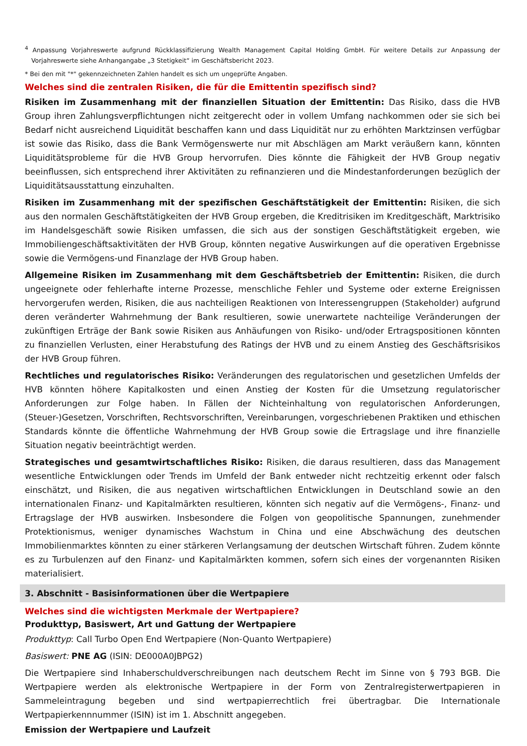<sup>4</sup> Anpassung Vorjahreswerte aufgrund Rückklassifizierung Wealth Management Capital Holding GmbH. Für weitere Details zur Anpassung der Vorjahreswerte siehe Anhangangabe „3 Stetigkeit“ im Geschäftsbericht 2023.
* Bei den mit "*" gekennzeichneten Zahlen handelt es sich um ungeprüfte Angaben.
Welches sind die zentralen Risiken, die für die Emittentin spezifisch sind?
Risiken im Zusammenhang mit der finanziellen Situation der Emittentin: Das Risiko, dass die HVB Group ihren Zahlungsverpflichtungen nicht zeitgerecht oder in vollem Umfang nachkommen oder sie sich bei Bedarf nicht ausreichend Liquidität beschaffen kann und dass Liquidität nur zu erhöhten Marktzinsen verfügbar ist sowie das Risiko, dass die Bank Vermögenswerte nur mit Abschlägen am Markt veräußern kann, könnten Liquiditätsprobleme für die HVB Group hervorrufen. Dies könnte die Fähigkeit der HVB Group negativ beeinflussen, sich entsprechend ihrer Aktivitäten zu refinanzieren und die Mindestanforderungen bezüglich der Liquiditätsausstattung einzuhalten.
Risiken im Zusammenhang mit der spezifischen Geschäftstätigkeit der Emittentin: Risiken, die sich aus den normalen Geschäftstätigkeiten der HVB Group ergeben, die Kreditrisiken im Kreditgeschäft, Marktrisiko im Handelsgeschäft sowie Risiken umfassen, die sich aus der sonstigen Geschäftstätigkeit ergeben, wie Immobiliengeschäftsaktivitäten der HVB Group, könnten negative Auswirkungen auf die operativen Ergebnisse sowie die Vermögens-und Finanzlage der HVB Group haben.
Allgemeine Risiken im Zusammenhang mit dem Geschäftsbetrieb der Emittentin: Risiken, die durch ungeeignete oder fehlerhafte interne Prozesse, menschliche Fehler und Systeme oder externe Ereignissen hervorgerufen werden, Risiken, die aus nachteiligen Reaktionen von Interessengruppen (Stakeholder) aufgrund deren veränderter Wahrnehmung der Bank resultieren, sowie unerwartete nachteilige Veränderungen der zukünftigen Erträge der Bank sowie Risiken aus Anhäufungen von Risiko- und/oder Ertragspositionen könnten zu finanziellen Verlusten, einer Herabstufung des Ratings der HVB und zu einem Anstieg des Geschäftsrisikos der HVB Group führen.
Rechtliches und regulatorisches Risiko: Veränderungen des regulatorischen und gesetzlichen Umfelds der HVB könnten höhere Kapitalkosten und einen Anstieg der Kosten für die Umsetzung regulatorischer Anforderungen zur Folge haben. In Fällen der Nichteinhaltung von regulatorischen Anforderungen, (Steuer-)Gesetzen, Vorschriften, Rechtsvorschriften, Vereinbarungen, vorgeschriebenen Praktiken und ethischen Standards könnte die öffentliche Wahrnehmung der HVB Group sowie die Ertragslage und ihre finanzielle Situation negativ beeinträchtigt werden.
Strategisches und gesamtwirtschaftliches Risiko: Risiken, die daraus resultieren, dass das Management wesentliche Entwicklungen oder Trends im Umfeld der Bank entweder nicht rechtzeitig erkennt oder falsch einschätzt, und Risiken, die aus negativen wirtschaftlichen Entwicklungen in Deutschland sowie an den internationalen Finanz- und Kapitalmärkten resultieren, könnten sich negativ auf die Vermögens-, Finanz- und Ertragslage der HVB auswirken. Insbesondere die Folgen von geopolitische Spannungen, zunehmender Protektionismus, weniger dynamisches Wachstum in China und eine Abschwächung des deutschen Immobilienmarktes könnten zu einer stärkeren Verlangsamung der deutschen Wirtschaft führen. Zudem könnte es zu Turbulenzen auf den Finanz- und Kapitalmärkten kommen, sofern sich eines der vorgenannten Risiken materialisiert.
3. Abschnitt - Basisinformationen über die Wertpapiere
Welches sind die wichtigsten Merkmale der Wertpapiere?
Produkttyp, Basiswert, Art und Gattung der Wertpapiere
Produkttyp: Call Turbo Open End Wertpapiere (Non-Quanto Wertpapiere)
Basiswert: PNE AG (ISIN: DE000A0JBPG2)
Die Wertpapiere sind Inhaberschuldverschreibungen nach deutschem Recht im Sinne von § 793 BGB. Die Wertpapiere werden als elektronische Wertpapiere in der Form von Zentralregisterwertpapieren in Sammeleintragung begeben und sind wertpapierrechtlich frei übertragbar. Die Internationale Wertpapierkennnummer (ISIN) ist im 1. Abschnitt angegeben.
Emission der Wertpapiere und Laufzeit